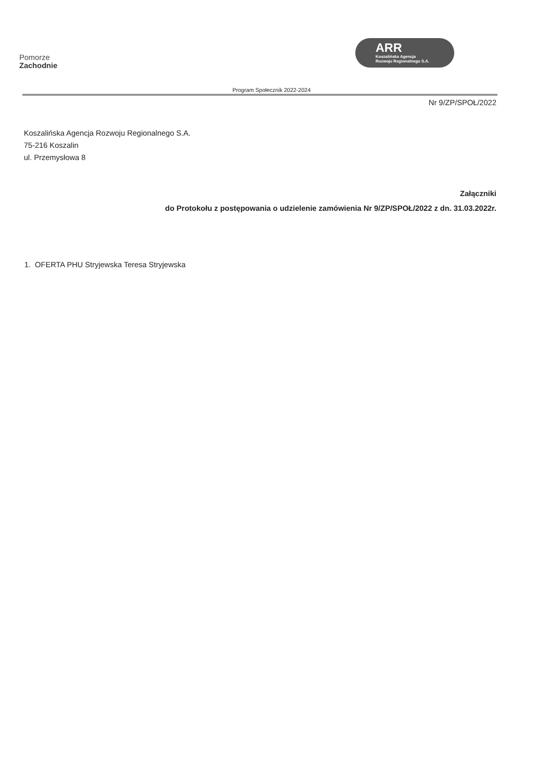Pomorze
Zachodnie
ARR
Koszalińska Agencja
Rozwoju Regionalnego S.A.
Program Społecznik 2022-2024
Nr 9/ZP/SPOŁ/2022
Koszalińska Agencja Rozwoju Regionalnego S.A.
75-216 Koszalin
ul. Przemysłowa 8
Załączniki
do Protokołu z postępowania o udzielenie zamówienia Nr 9/ZP/SPOŁ/2022 z dn. 31.03.2022r.
1. OFERTA PHU Stryjewska Teresa Stryjewska